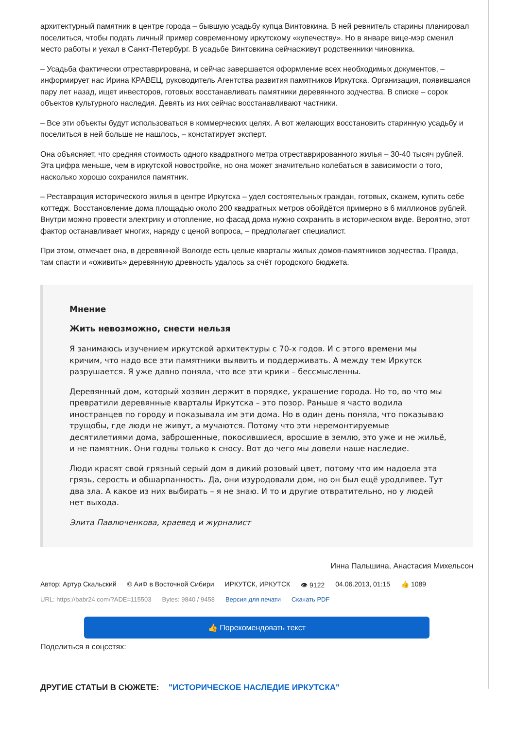архитектурный памятник в центре города – бывшую усадьбу купца Винтовкина. В ней ревнитель старины планировал поселиться, чтобы подать личный пример современному иркутскому «купечеству». Но в январе вице-мэр сменил место работы и уехал в Санкт-Петербург. В усадьбе Винтовкина сейчасживут родственники чиновника.
– Усадьба фактически отреставрирована, и сейчас завершается оформление всех необходимых документов, – информирует нас Ирина КРАВЕЦ, руководитель Агентства развития памятников Иркутска. Организация, появившаяся пару лет назад, ищет инвесторов, готовых восстанавливать памятники деревянного зодчества. В списке – сорок объектов культурного наследия. Девять из них сейчас восстанавливают частники.
– Все эти объекты будут использоваться в коммерческих целях. А вот желающих восстановить старинную усадьбу и поселиться в ней больше не нашлось, – констатирует эксперт.
Она объясняет, что средняя стоимость одного квадратного метра отреставрированного жилья – 30-40 тысяч рублей. Эта цифра меньше, чем в иркутской новостройке, но она может значительно колебаться в зависимости о того, насколько хорошо сохранился памятник.
– Реставрация исторического жилья в центре Иркутска – удел состоятельных граждан, готовых, скажем, купить себе коттедж. Восстановление дома площадью около 200 квадратных метров обойдётся примерно в 6 миллионов рублей. Внутри можно провести электрику и отопление, но фасад дома нужно сохранить в историческом виде. Вероятно, этот фактор останавливает многих, наряду с ценой вопроса, – предполагает специалист.
При этом, отмечает она, в деревянной Вологде есть целые кварталы жилых домов-памятников зодчества. Правда, там спасти и «оживить» деревянную древность удалось за счёт городского бюджета.
Мнение
Жить невозможно, снести нельзя
Я занимаюсь изучением иркутской архитектуры с 70-х годов. И с этого времени мы кричим, что надо все эти памятники выявить и поддерживать. А между тем Иркутск разрушается. Я уже давно поняла, что все эти крики – бессмысленны.
Деревянный дом, который хозяин держит в порядке, украшение города. Но то, во что мы превратили деревянные кварталы Иркутска – это позор. Раньше я часто водила иностранцев по городу и показывала им эти дома. Но в один день поняла, что показываю трущобы, где люди не живут, а мучаются. Потому что эти неремонтируемые десятилетиями дома, заброшенные, покосившиеся, вросшие в землю, это уже и не жильё, и не памятник. Они годны только к сносу. Вот до чего мы довели наше наследие.
Люди красят свой грязный серый дом в дикий розовый цвет, потому что им надоела эта грязь, серость и обшарпанность. Да, они изуродовали дом, но он был ещё уродливее. Тут два зла. А какое из них выбирать – я не знаю. И то и другие отвратительно, но у людей нет выхода.
Элита Павлюченкова, краевед и журналист
Инна Пальшина, Анастасия Михельсон
Автор: Артур Скальский © АиФ в Восточной Сибири ИРКУТСК, ИРКУТСК 👁 9122 04.06.2013, 01:15 👍 1089
URL: https://babr24.com/?ADE=115503 Bytes: 9840 / 9458 Версия для печати Скачать PDF
👍 Порекомендовать текст
Поделиться в соцсетях:
ДРУГИЕ СТАТЬИ В СЮЖЕТЕ: "ИСТОРИЧЕСКОЕ НАСЛЕДИЕ ИРКУТСКА"